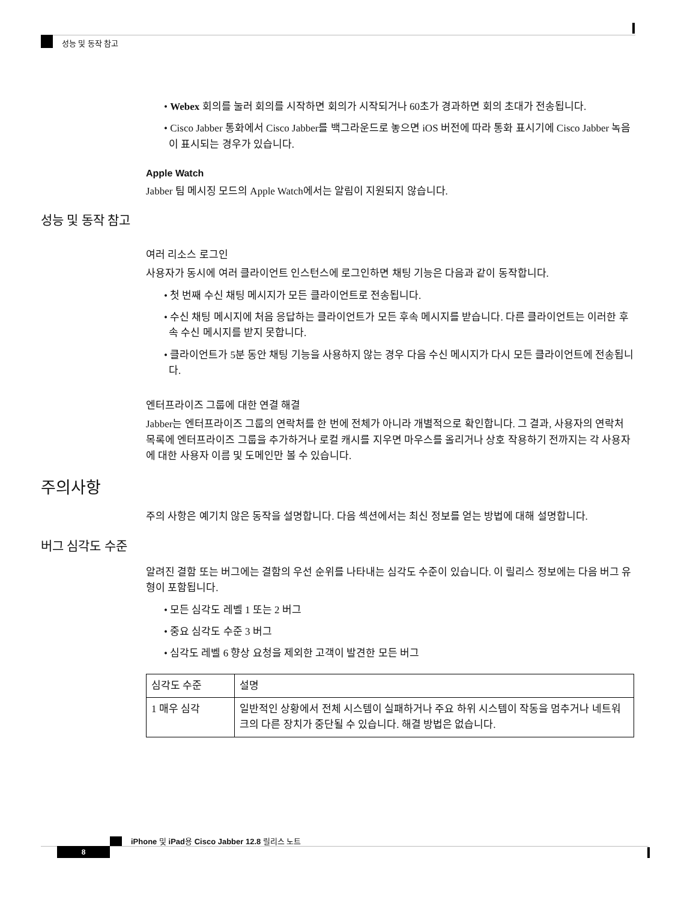성능 및 동작 참고
• Webex 회의를 눌러 회의를 시작하면 회의가 시작되거나 60초가 경과하면 회의 초대가 전송됩니다.
• Cisco Jabber 통화에서 Cisco Jabber를 백그라운드로 놓으면 iOS 버전에 따라 통화 표시기에 Cisco Jabber 녹음이 표시되는 경우가 있습니다.
Apple Watch
Jabber 팀 메시징 모드의 Apple Watch에서는 알림이 지원되지 않습니다.
성능 및 동작 참고
여러 리소스 로그인
사용자가 동시에 여러 클라이언트 인스턴스에 로그인하면 채팅 기능은 다음과 같이 동작합니다.
• 첫 번째 수신 채팅 메시지가 모든 클라이언트로 전송됩니다.
• 수신 채팅 메시지에 처음 응답하는 클라이언트가 모든 후속 메시지를 받습니다. 다른 클라이언트는 이러한 후속 수신 메시지를 받지 못합니다.
• 클라이언트가 5분 동안 채팅 기능을 사용하지 않는 경우 다음 수신 메시지가 다시 모든 클라이언트에 전송됩니다.
엔터프라이즈 그룹에 대한 연결 해결
Jabber는 엔터프라이즈 그룹의 연락처를 한 번에 전체가 아니라 개별적으로 확인합니다. 그 결과, 사용자의 연락처 목록에 엔터프라이즈 그룹을 추가하거나 로컬 캐시를 지우면 마우스를 올리거나 상호 작용하기 전까지는 각 사용자에 대한 사용자 이름 및 도메인만 볼 수 있습니다.
주의사항
주의 사항은 예기치 않은 동작을 설명합니다. 다음 섹션에서는 최신 정보를 얻는 방법에 대해 설명합니다.
버그 심각도 수준
알려진 결함 또는 버그에는 결함의 우선 순위를 나타내는 심각도 수준이 있습니다. 이 릴리스 정보에는 다음 버그 유형이 포함됩니다.
• 모든 심각도 레벨 1 또는 2 버그
• 중요 심각도 수준 3 버그
• 심각도 레벨 6 향상 요청을 제외한 고객이 발견한 모든 버그
| 심각도 수준 | 설명 |
| --- | --- |
| 1 매우 심각 | 일반적인 상황에서 전체 시스템이 실패하거나 주요 하위 시스템이 작동을 멈추거나 네트워크의 다른 장치가 중단될 수 있습니다. 해결 방법은 없습니다. |
iPhone 및 iPad용 Cisco Jabber 12.8 릴리스 노트
8